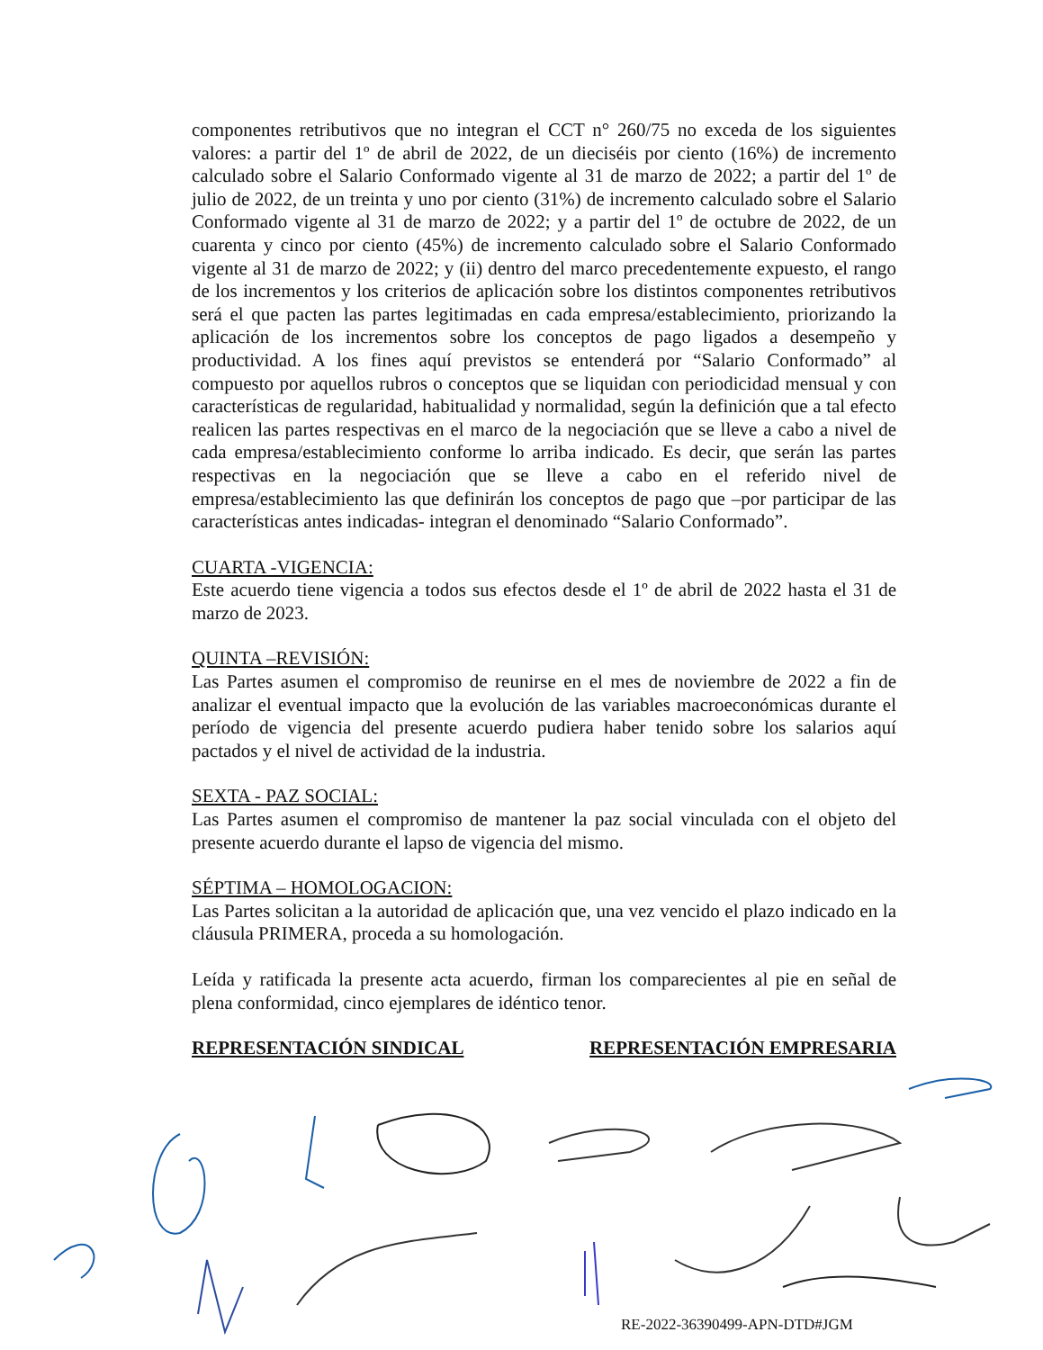componentes retributivos que no integran el CCT n° 260/75 no exceda de los siguientes valores: a partir del 1º de abril de 2022, de un dieciséis por ciento (16%) de incremento calculado sobre el Salario Conformado vigente al 31 de marzo de 2022; a partir del 1º de julio de 2022, de un treinta y uno por ciento (31%) de incremento calculado sobre el Salario Conformado vigente al 31 de marzo de 2022; y a partir del 1º de octubre de 2022, de un cuarenta y cinco por ciento (45%) de incremento calculado sobre el Salario Conformado vigente al 31 de marzo de 2022; y (ii) dentro del marco precedentemente expuesto, el rango de los incrementos y los criterios de aplicación sobre los distintos componentes retributivos será el que pacten las partes legitimadas en cada empresa/establecimiento, priorizando la aplicación de los incrementos sobre los conceptos de pago ligados a desempeño y productividad. A los fines aquí previstos se entenderá por “Salario Conformado” al compuesto por aquellos rubros o conceptos que se liquidan con periodicidad mensual y con características de regularidad, habitualidad y normalidad, según la definición que a tal efecto realicen las partes respectivas en el marco de la negociación que se lleve a cabo a nivel de cada empresa/establecimiento conforme lo arriba indicado. Es decir, que serán las partes respectivas en la negociación que se lleve a cabo en el referido nivel de empresa/establecimiento las que definirán los conceptos de pago que –por participar de las características antes indicadas- integran el denominado “Salario Conformado”.
CUARTA -VIGENCIA:
Este acuerdo tiene vigencia a todos sus efectos desde el 1º de abril de 2022 hasta el 31 de marzo de 2023.
QUINTA –REVISIÓN:
Las Partes asumen el compromiso de reunirse en el mes de noviembre de 2022 a fin de analizar el eventual impacto que la evolución de las variables macroeconómicas durante el período de vigencia del presente acuerdo pudiera haber tenido sobre los salarios aquí pactados y el nivel de actividad de la industria.
SEXTA - PAZ SOCIAL:
Las Partes asumen el compromiso de mantener la paz social vinculada con el objeto del presente acuerdo durante el lapso de vigencia del mismo.
SÉPTIMA – HOMOLOGACION:
Las Partes solicitan a la autoridad de aplicación que, una vez vencido el plazo indicado en la cláusula PRIMERA, proceda a su homologación.
Leída y ratificada la presente acta acuerdo, firman los comparecientes al pie en señal de plena conformidad, cinco ejemplares de idéntico tenor.
REPRESENTACIÓN SINDICAL REPRESENTACIÓN EMPRESARIA
RE-2022-36390499-APN-DTD#JGM